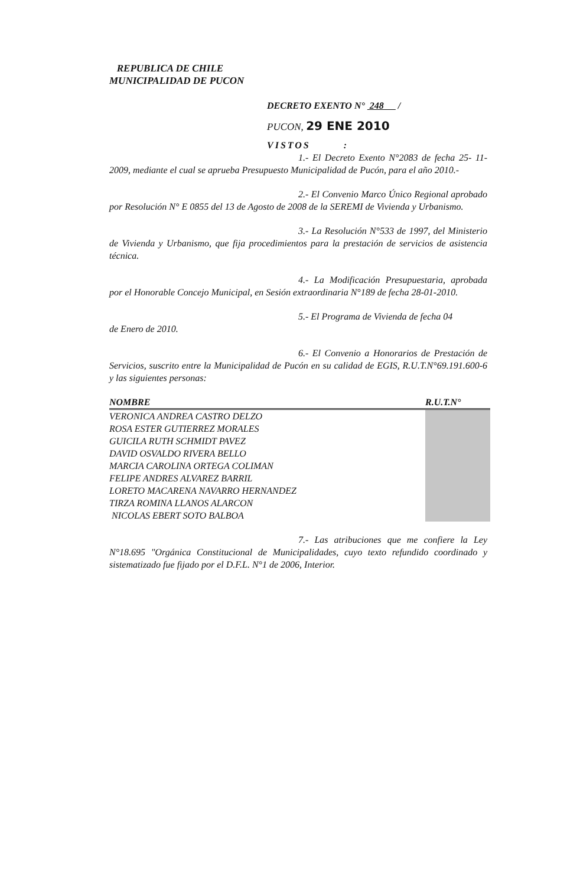REPUBLICA DE CHILE
MUNICIPALIDAD DE PUCON
DECRETO EXENTO N° 248 /
PUCON, 29 ENE 2010
VISTOS :
1.- El Decreto Exento N°2083 de fecha 25- 11-2009, mediante el cual se aprueba Presupuesto Municipalidad de Pucón, para el año 2010.-
2.- El Convenio Marco Único Regional aprobado por Resolución N° E 0855 del 13 de Agosto de 2008 de la SEREMI de Vivienda y Urbanismo.
3.- La Resolución N°533 de 1997, del Ministerio de Vivienda y Urbanismo, que fija procedimientos para la prestación de servicios de asistencia técnica.
4.- La Modificación Presupuestaria, aprobada por el Honorable Concejo Municipal, en Sesión extraordinaria N°189 de fecha 28-01-2010.
5.- El Programa de Vivienda de fecha 04
de Enero de 2010.
6.- El Convenio a Honorarios de Prestación de Servicios, suscrito entre la Municipalidad de Pucón en su calidad de EGIS, R.U.T.N°69.191.600-6 y las siguientes personas:
| NOMBRE | R.U.T.N° |
| --- | --- |
| VERONICA ANDREA CASTRO DELZO | |
| ROSA ESTER GUTIERREZ MORALES | |
| GUICILA RUTH SCHMIDT PAVEZ | |
| DAVID OSVALDO RIVERA BELLO | |
| MARCIA CAROLINA ORTEGA COLIMAN | |
| FELIPE ANDRES ALVAREZ BARRIL | |
| LORETO MACARENA NAVARRO HERNANDEZ | |
| TIRZA ROMINA LLANOS ALARCON | |
| NICOLAS EBERT SOTO BALBOA | |
7.- Las atribuciones que me confiere la Ley N°18.695 "Orgánica Constitucional de Municipalidades, cuyo texto refundido coordinado y sistematizado fue fijado por el D.F.L. N°1 de 2006, Interior.